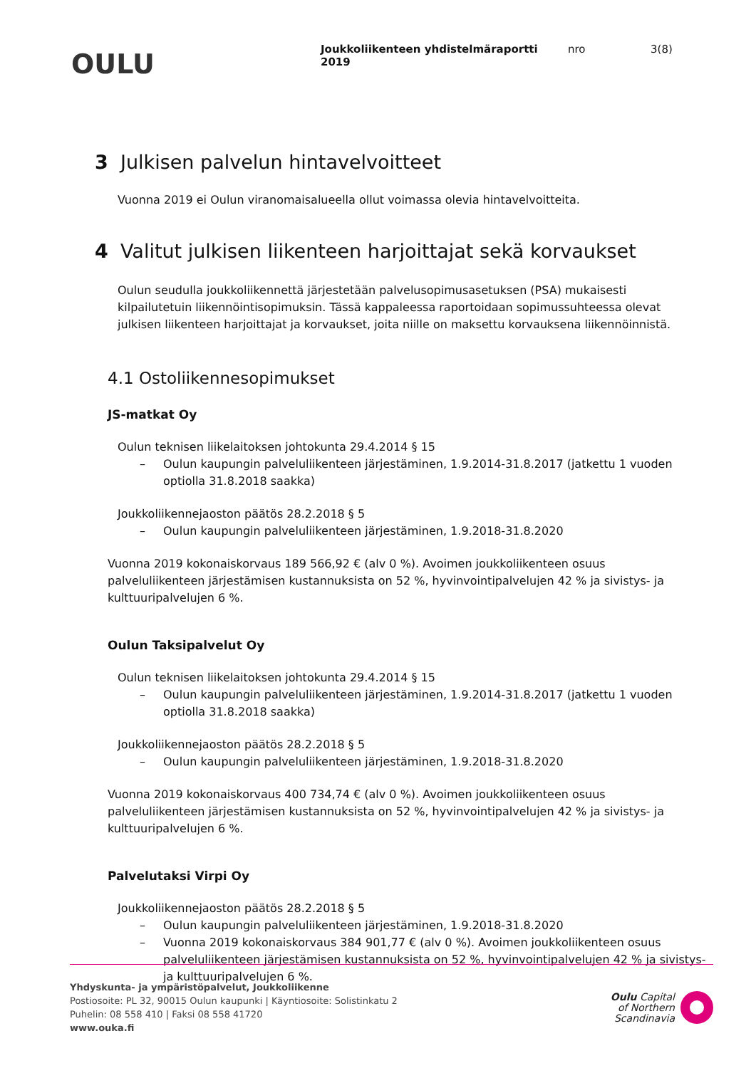OULU
Joukkoliikenteen yhdistelmäraportti 2019
nro 3(8)
3 Julkisen palvelun hintavelvoitteet
Vuonna 2019 ei Oulun viranomaisalueella ollut voimassa olevia hintavelvoitteita.
4 Valitut julkisen liikenteen harjoittajat sekä korvaukset
Oulun seudulla joukkoliikennettä järjestetään palvelusopimusasetuksen (PSA) mukaisesti kilpailutetuin liikennöintisopimuksin. Tässä kappaleessa raportoidaan sopimussuhteessa olevat julkisen liikenteen harjoittajat ja korvaukset, joita niille on maksettu korvauksena liikennöinnistä.
4.1 Ostoliikennesopimukset
JS-matkat Oy
Oulun teknisen liikelaitoksen johtokunta 29.4.2014 § 15
– Oulun kaupungin palveluliikenteen järjestäminen, 1.9.2014-31.8.2017 (jatkettu 1 vuoden optiolla 31.8.2018 saakka)
Joukkoliikennejaoston päätös 28.2.2018 § 5
– Oulun kaupungin palveluliikenteen järjestäminen, 1.9.2018-31.8.2020
Vuonna 2019 kokonaiskorvaus 189 566,92 € (alv 0 %). Avoimen joukkoliikenteen osuus palveluliikenteen järjestämisen kustannuksista on 52 %, hyvinvointipalvelujen 42 % ja sivistys- ja kulttuuripalvelujen 6 %.
Oulun Taksipalvelut Oy
Oulun teknisen liikelaitoksen johtokunta 29.4.2014 § 15
– Oulun kaupungin palveluliikenteen järjestäminen, 1.9.2014-31.8.2017 (jatkettu 1 vuoden optiolla 31.8.2018 saakka)
Joukkoliikennejaoston päätös 28.2.2018 § 5
– Oulun kaupungin palveluliikenteen järjestäminen, 1.9.2018-31.8.2020
Vuonna 2019 kokonaiskorvaus 400 734,74 € (alv 0 %). Avoimen joukkoliikenteen osuus palveluliikenteen järjestämisen kustannuksista on 52 %, hyvinvointipalvelujen 42 % ja sivistys- ja kulttuuripalvelujen 6 %.
Palvelutaksi Virpi Oy
Joukkoliikennejaoston päätös 28.2.2018 § 5
– Oulun kaupungin palveluliikenteen järjestäminen, 1.9.2018-31.8.2020
– Vuonna 2019 kokonaiskorvaus 384 901,77 € (alv 0 %). Avoimen joukkoliikenteen osuus palveluliikenteen järjestämisen kustannuksista on 52 %, hyvinvointipalvelujen 42 % ja sivistys- ja kulttuuripalvelujen 6 %.
Yhdyskunta- ja ympäristöpalvelut, Joukkoliikenne
Postiosoite: PL 32, 90015 Oulun kaupunki | Käyntiosoite: Solistinkatu 2
Puhelin: 08 558 410 | Faksi 08 558 41720
www.ouka.fi
Oulu Capital
of Northern
Scandinavia